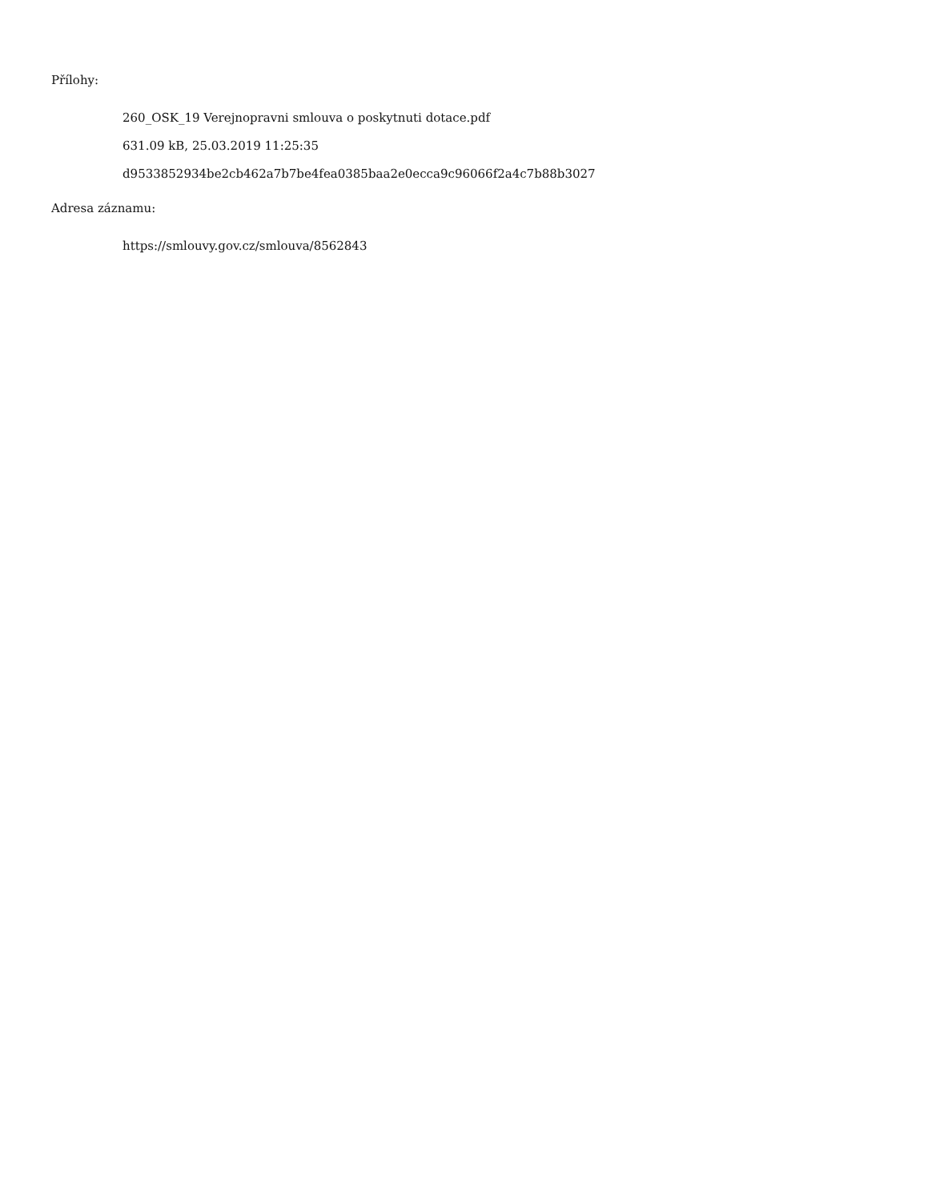Přílohy:
260_OSK_19 Verejnopravni smlouva o poskytnuti dotace.pdf
631.09 kB, 25.03.2019 11:25:35
d9533852934be2cb462a7b7be4fea0385baa2e0ecca9c96066f2a4c7b88b3027
Adresa záznamu:
https://smlouvy.gov.cz/smlouva/8562843